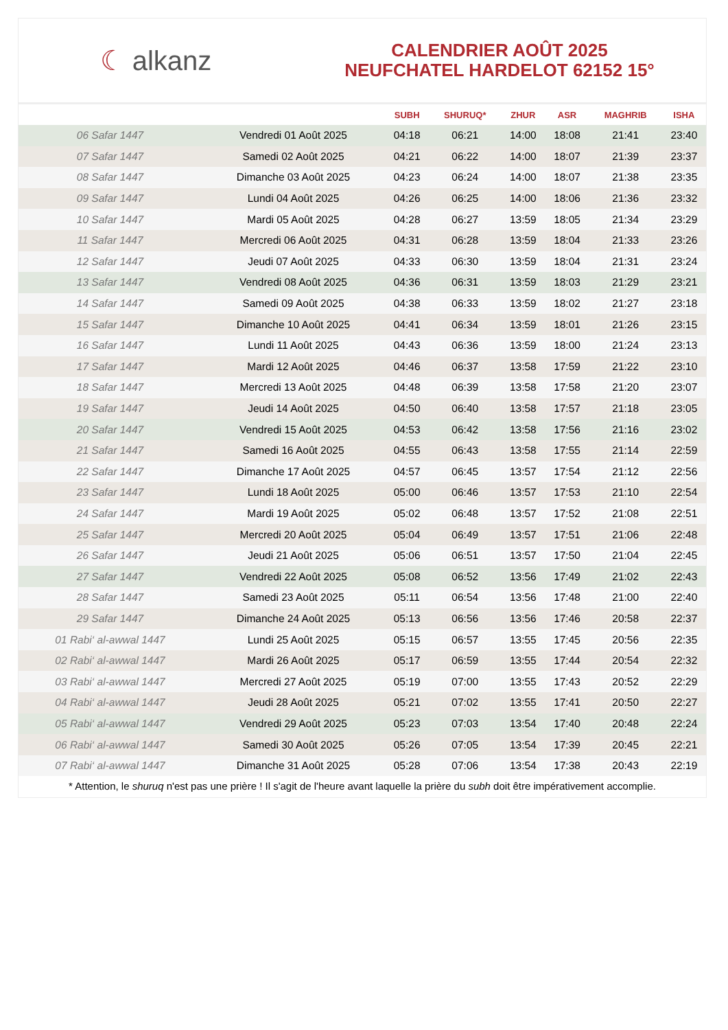☾ alkanz
CALENDRIER AOÛT 2025
NEUFCHATEL HARDELOT 62152 15°
| | | SUBH | SHURUQ* | ZHUR | ASR | MAGHRIB | ISHA |
| --- | --- | --- | --- | --- | --- | --- | --- |
| 06 Safar 1447 | Vendredi 01 Août 2025 | 04:18 | 06:21 | 14:00 | 18:08 | 21:41 | 23:40 |
| 07 Safar 1447 | Samedi 02 Août 2025 | 04:21 | 06:22 | 14:00 | 18:07 | 21:39 | 23:37 |
| 08 Safar 1447 | Dimanche 03 Août 2025 | 04:23 | 06:24 | 14:00 | 18:07 | 21:38 | 23:35 |
| 09 Safar 1447 | Lundi 04 Août 2025 | 04:26 | 06:25 | 14:00 | 18:06 | 21:36 | 23:32 |
| 10 Safar 1447 | Mardi 05 Août 2025 | 04:28 | 06:27 | 13:59 | 18:05 | 21:34 | 23:29 |
| 11 Safar 1447 | Mercredi 06 Août 2025 | 04:31 | 06:28 | 13:59 | 18:04 | 21:33 | 23:26 |
| 12 Safar 1447 | Jeudi 07 Août 2025 | 04:33 | 06:30 | 13:59 | 18:04 | 21:31 | 23:24 |
| 13 Safar 1447 | Vendredi 08 Août 2025 | 04:36 | 06:31 | 13:59 | 18:03 | 21:29 | 23:21 |
| 14 Safar 1447 | Samedi 09 Août 2025 | 04:38 | 06:33 | 13:59 | 18:02 | 21:27 | 23:18 |
| 15 Safar 1447 | Dimanche 10 Août 2025 | 04:41 | 06:34 | 13:59 | 18:01 | 21:26 | 23:15 |
| 16 Safar 1447 | Lundi 11 Août 2025 | 04:43 | 06:36 | 13:59 | 18:00 | 21:24 | 23:13 |
| 17 Safar 1447 | Mardi 12 Août 2025 | 04:46 | 06:37 | 13:58 | 17:59 | 21:22 | 23:10 |
| 18 Safar 1447 | Mercredi 13 Août 2025 | 04:48 | 06:39 | 13:58 | 17:58 | 21:20 | 23:07 |
| 19 Safar 1447 | Jeudi 14 Août 2025 | 04:50 | 06:40 | 13:58 | 17:57 | 21:18 | 23:05 |
| 20 Safar 1447 | Vendredi 15 Août 2025 | 04:53 | 06:42 | 13:58 | 17:56 | 21:16 | 23:02 |
| 21 Safar 1447 | Samedi 16 Août 2025 | 04:55 | 06:43 | 13:58 | 17:55 | 21:14 | 22:59 |
| 22 Safar 1447 | Dimanche 17 Août 2025 | 04:57 | 06:45 | 13:57 | 17:54 | 21:12 | 22:56 |
| 23 Safar 1447 | Lundi 18 Août 2025 | 05:00 | 06:46 | 13:57 | 17:53 | 21:10 | 22:54 |
| 24 Safar 1447 | Mardi 19 Août 2025 | 05:02 | 06:48 | 13:57 | 17:52 | 21:08 | 22:51 |
| 25 Safar 1447 | Mercredi 20 Août 2025 | 05:04 | 06:49 | 13:57 | 17:51 | 21:06 | 22:48 |
| 26 Safar 1447 | Jeudi 21 Août 2025 | 05:06 | 06:51 | 13:57 | 17:50 | 21:04 | 22:45 |
| 27 Safar 1447 | Vendredi 22 Août 2025 | 05:08 | 06:52 | 13:56 | 17:49 | 21:02 | 22:43 |
| 28 Safar 1447 | Samedi 23 Août 2025 | 05:11 | 06:54 | 13:56 | 17:48 | 21:00 | 22:40 |
| 29 Safar 1447 | Dimanche 24 Août 2025 | 05:13 | 06:56 | 13:56 | 17:46 | 20:58 | 22:37 |
| 01 Rabi‘ al-awwal 1447 | Lundi 25 Août 2025 | 05:15 | 06:57 | 13:55 | 17:45 | 20:56 | 22:35 |
| 02 Rabi‘ al-awwal 1447 | Mardi 26 Août 2025 | 05:17 | 06:59 | 13:55 | 17:44 | 20:54 | 22:32 |
| 03 Rabi‘ al-awwal 1447 | Mercredi 27 Août 2025 | 05:19 | 07:00 | 13:55 | 17:43 | 20:52 | 22:29 |
| 04 Rabi‘ al-awwal 1447 | Jeudi 28 Août 2025 | 05:21 | 07:02 | 13:55 | 17:41 | 20:50 | 22:27 |
| 05 Rabi‘ al-awwal 1447 | Vendredi 29 Août 2025 | 05:23 | 07:03 | 13:54 | 17:40 | 20:48 | 22:24 |
| 06 Rabi‘ al-awwal 1447 | Samedi 30 Août 2025 | 05:26 | 07:05 | 13:54 | 17:39 | 20:45 | 22:21 |
| 07 Rabi‘ al-awwal 1447 | Dimanche 31 Août 2025 | 05:28 | 07:06 | 13:54 | 17:38 | 20:43 | 22:19 |
* Attention, le shuruq n'est pas une prière ! Il s'agit de l'heure avant laquelle la prière du subh doit être impérativement accomplie.